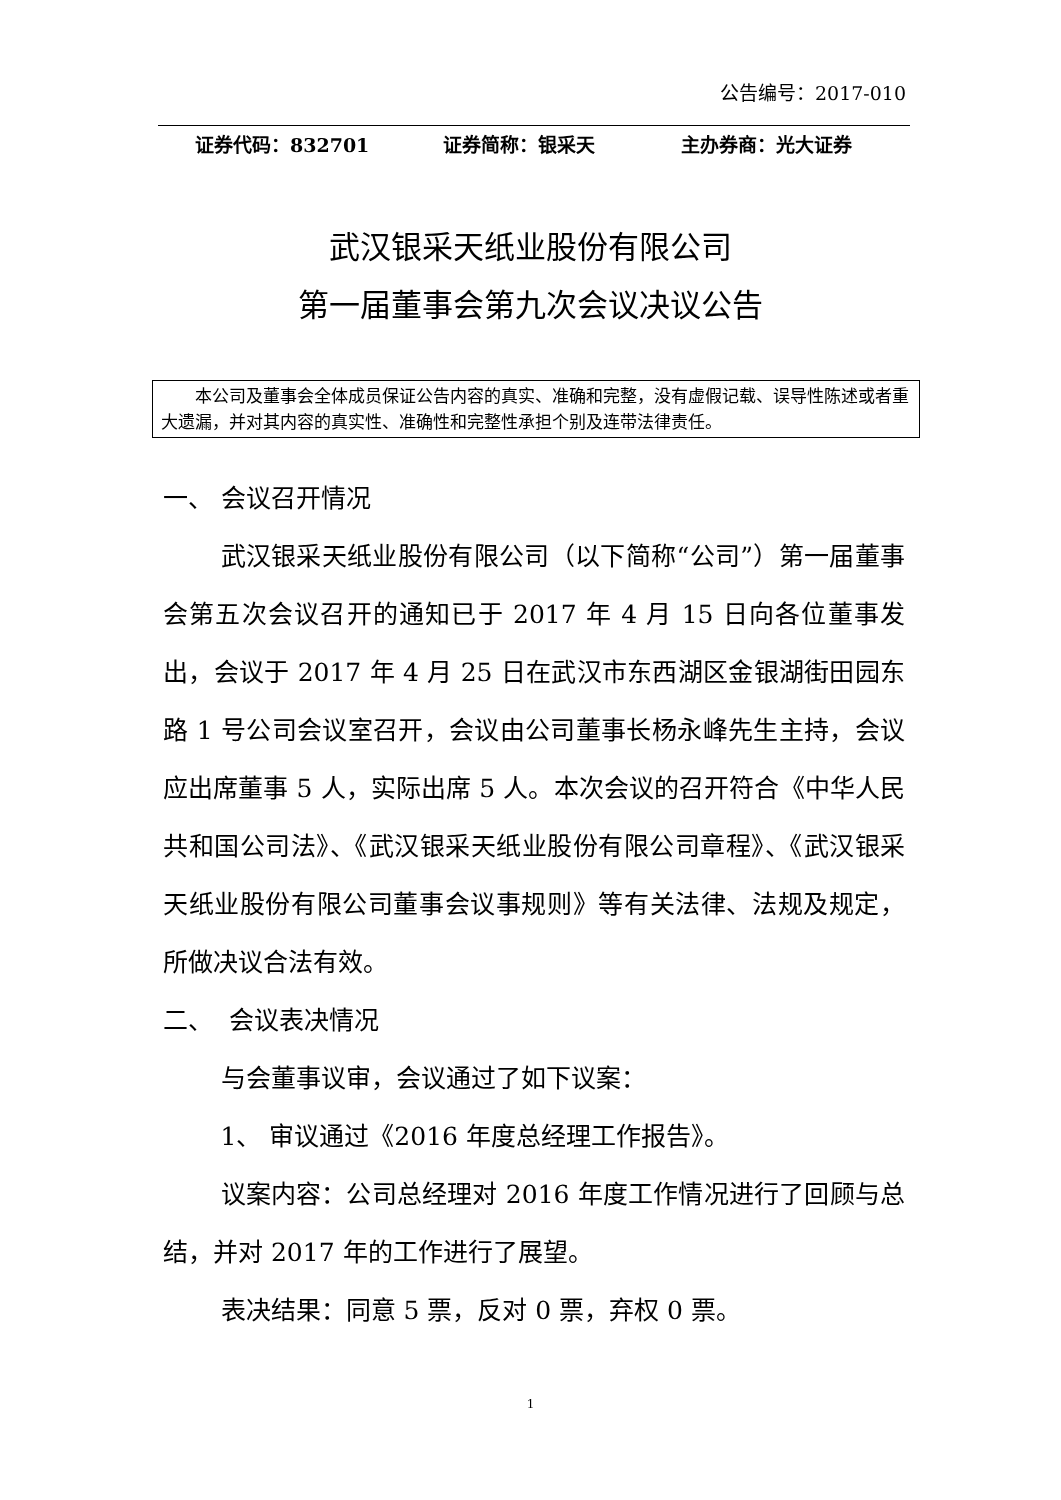公告编号：2017-010
证券代码：832701 证券简称：银采天 主办券商：光大证券
武汉银采天纸业股份有限公司
第一届董事会第九次会议决议公告
本公司及董事会全体成员保证公告内容的真实、准确和完整，没有虚假记载、误导性陈述或者重大遗漏，并对其内容的真实性、准确性和完整性承担个别及连带法律责任。
一、 会议召开情况
武汉银采天纸业股份有限公司（以下简称“公司”）第一届董事会第五次会议召开的通知已于 2017 年 4 月 15 日向各位董事发出，会议于 2017 年 4 月 25 日在武汉市东西湖区金银湖街田园东路 1 号公司会议室召开，会议由公司董事长杨永峰先生主持，会议应出席董事 5 人，实际出席 5 人。本次会议的召开符合《中华人民共和国公司法》、《武汉银采天纸业股份有限公司章程》、《武汉银采天纸业股份有限公司董事会议事规则》等有关法律、法规及规定，所做决议合法有效。
二、 会议表决情况
与会董事议审，会议通过了如下议案：
1、 审议通过《2016 年度总经理工作报告》。
议案内容：公司总经理对 2016 年度工作情况进行了回顾与总结，并对 2017 年的工作进行了展望。
表决结果：同意 5 票，反对 0 票，弃权 0 票。
1